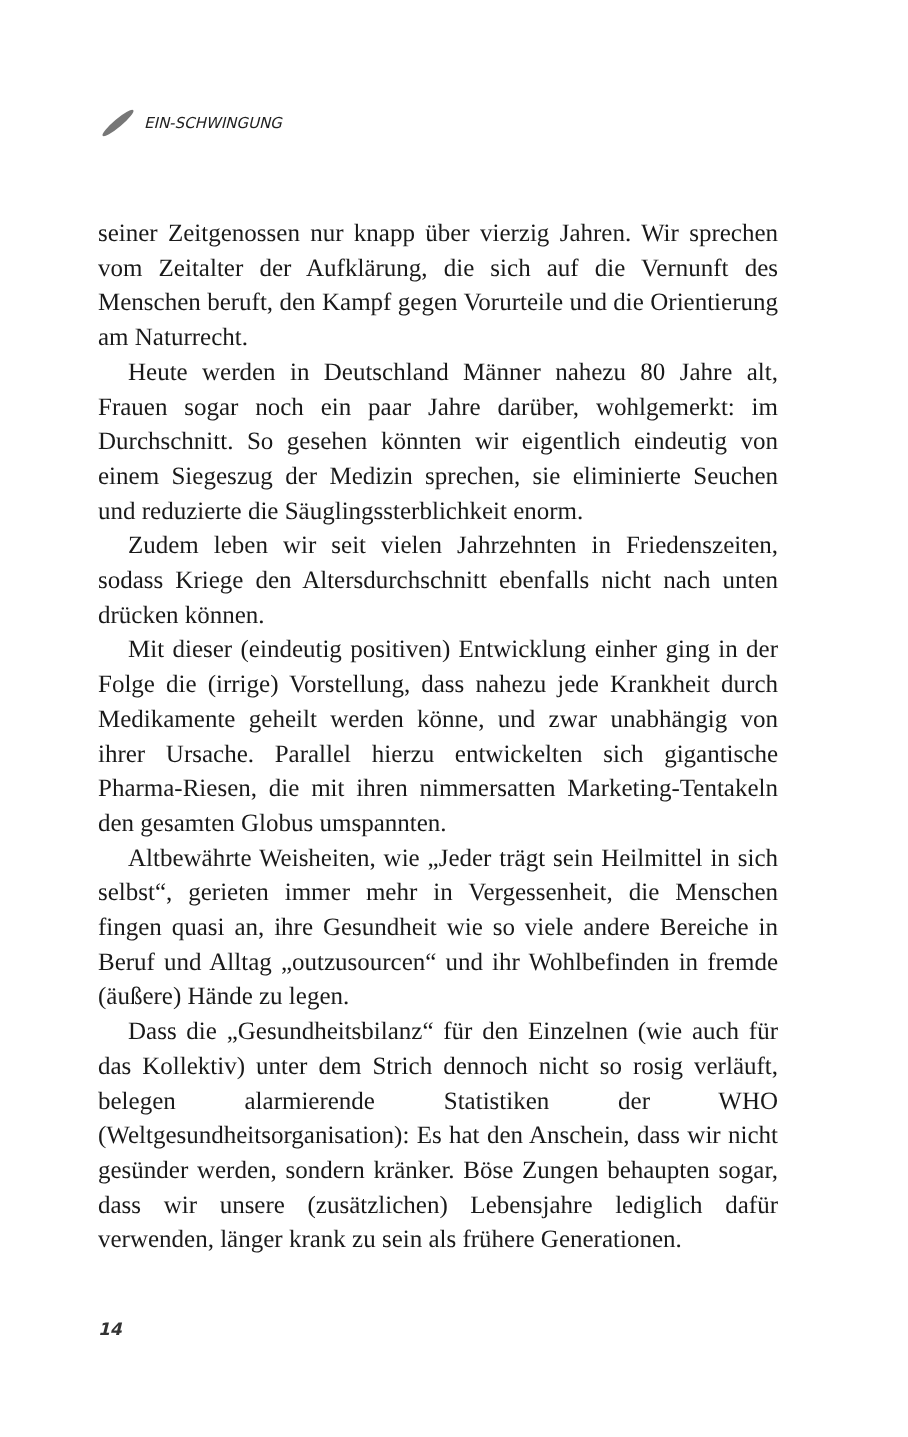EIN-SCHWINGUNG
seiner Zeitgenossen nur knapp über vierzig Jahren. Wir sprechen vom Zeitalter der Aufklärung, die sich auf die Vernunft des Menschen beruft, den Kampf gegen Vorurteile und die Orientierung am Naturrecht.
Heute werden in Deutschland Männer nahezu 80 Jahre alt, Frauen sogar noch ein paar Jahre darüber, wohlgemerkt: im Durchschnitt. So gesehen könnten wir eigentlich eindeutig von einem Siegeszug der Medizin sprechen, sie eliminierte Seuchen und reduzierte die Säuglingssterblichkeit enorm.
Zudem leben wir seit vielen Jahrzehnten in Friedenszeiten, sodass Kriege den Altersdurchschnitt ebenfalls nicht nach unten drücken können.
Mit dieser (eindeutig positiven) Entwicklung einher ging in der Folge die (irrige) Vorstellung, dass nahezu jede Krankheit durch Medikamente geheilt werden könne, und zwar unabhängig von ihrer Ursache. Parallel hierzu entwickelten sich gigantische Pharma-Riesen, die mit ihren nimmersatten Marketing-Tentakeln den gesamten Globus umspannten.
Altbewährte Weisheiten, wie „Jeder trägt sein Heilmittel in sich selbst“, gerieten immer mehr in Vergessenheit, die Menschen fingen quasi an, ihre Gesundheit wie so viele andere Bereiche in Beruf und Alltag „outzusourcen“ und ihr Wohlbefinden in fremde (äußere) Hände zu legen.
Dass die „Gesundheitsbilanz“ für den Einzelnen (wie auch für das Kollektiv) unter dem Strich dennoch nicht so rosig verläuft, belegen alarmierende Statistiken der WHO (Weltgesundheitsorganisation): Es hat den Anschein, dass wir nicht gesünder werden, sondern kränker. Böse Zungen behaupten sogar, dass wir unsere (zusätzlichen) Lebensjahre lediglich dafür verwenden, länger krank zu sein als frühere Generationen.
14